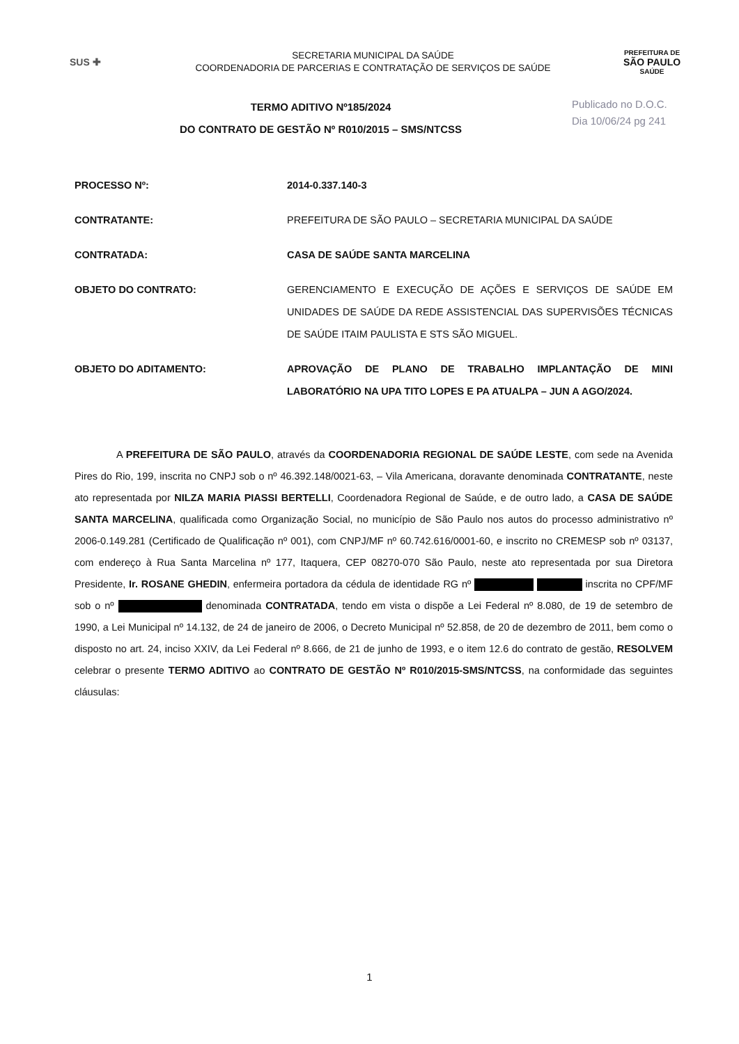SUS ✚
SECRETARIA MUNICIPAL DA SAÚDE
COORDENADORIA DE PARCERIAS E CONTRATAÇÃO DE SERVIÇOS DE SAÚDE
PREFEITURA DE
SÃO PAULO
SAÚDE
TERMO ADITIVO Nº185/2024
DO CONTRATO DE GESTÃO Nº R010/2015 – SMS/NTCSS
Publicado no D.O.C.
Dia 10/06/24 pg 241
PROCESSO Nº: 2014-0.337.140-3
CONTRATANTE: PREFEITURA DE SÃO PAULO – SECRETARIA MUNICIPAL DA SAÚDE
CONTRATADA: CASA DE SAÚDE SANTA MARCELINA
OBJETO DO CONTRATO: GERENCIAMENTO E EXECUÇÃO DE AÇÕES E SERVIÇOS DE SAÚDE EM UNIDADES DE SAÚDE DA REDE ASSISTENCIAL DAS SUPERVISÕES TÉCNICAS DE SAÚDE ITAIM PAULISTA E STS SÃO MIGUEL.
OBJETO DO ADITAMENTO: APROVAÇÃO DE PLANO DE TRABALHO IMPLANTAÇÃO DE MINI LABORATÓRIO NA UPA TITO LOPES E PA ATUALPA – JUN A AGO/2024.
A PREFEITURA DE SÃO PAULO, através da COORDENADORIA REGIONAL DE SAÚDE LESTE, com sede na Avenida Pires do Rio, 199, inscrita no CNPJ sob o nº 46.392.148/0021-63, – Vila Americana, doravante denominada CONTRATANTE, neste ato representada por NILZA MARIA PIASSI BERTELLI, Coordenadora Regional de Saúde, e de outro lado, a CASA DE SAÚDE SANTA MARCELINA, qualificada como Organização Social, no município de São Paulo nos autos do processo administrativo nº 2006-0.149.281 (Certificado de Qualificação nº 001), com CNPJ/MF nº 60.742.616/0001-60, e inscrito no CREMESP sob nº 03137, com endereço à Rua Santa Marcelina nº 177, Itaquera, CEP 08270-070 São Paulo, neste ato representada por sua Diretora Presidente, Ir. ROSANE GHEDIN, enfermeira portadora da cédula de identidade RG nº inscrita no CPF/MF sob o nº denominada CONTRATADA, tendo em vista o dispõe a Lei Federal nº 8.080, de 19 de setembro de 1990, a Lei Municipal nº 14.132, de 24 de janeiro de 2006, o Decreto Municipal nº 52.858, de 20 de dezembro de 2011, bem como o disposto no art. 24, inciso XXIV, da Lei Federal nº 8.666, de 21 de junho de 1993, e o item 12.6 do contrato de gestão, RESOLVEM celebrar o presente TERMO ADITIVO ao CONTRATO DE GESTÃO Nº R010/2015-SMS/NTCSS, na conformidade das seguintes cláusulas:
1